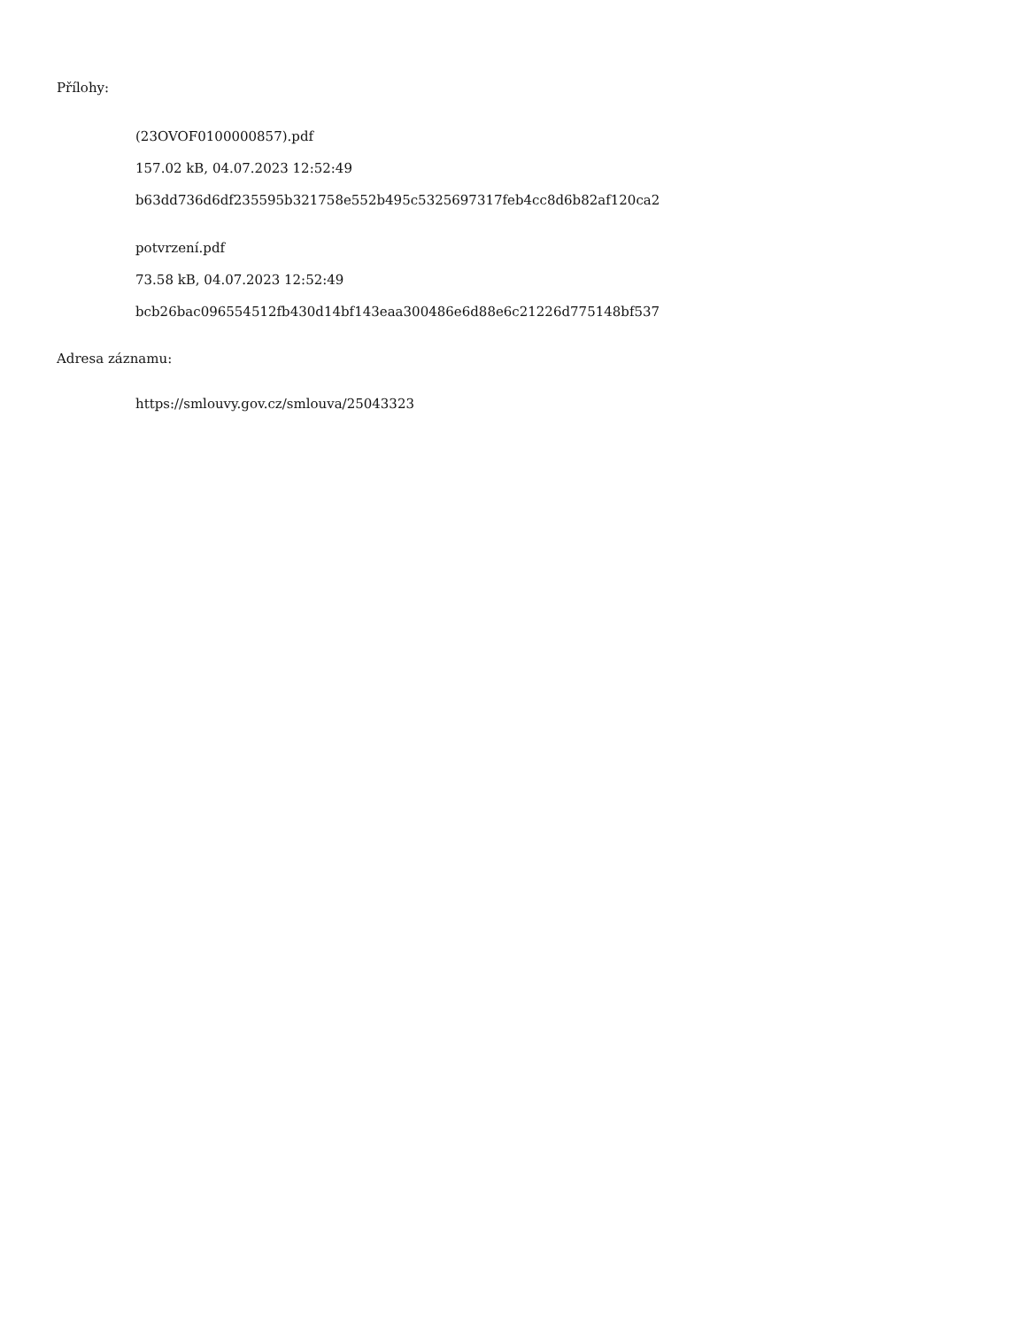Přílohy:
(23OVOF0100000857).pdf
157.02 kB, 04.07.2023 12:52:49
b63dd736d6df235595b321758e552b495c5325697317feb4cc8d6b82af120ca2
potvrzení.pdf
73.58 kB, 04.07.2023 12:52:49
bcb26bac096554512fb430d14bf143eaa300486e6d88e6c21226d775148bf537
Adresa záznamu:
https://smlouvy.gov.cz/smlouva/25043323